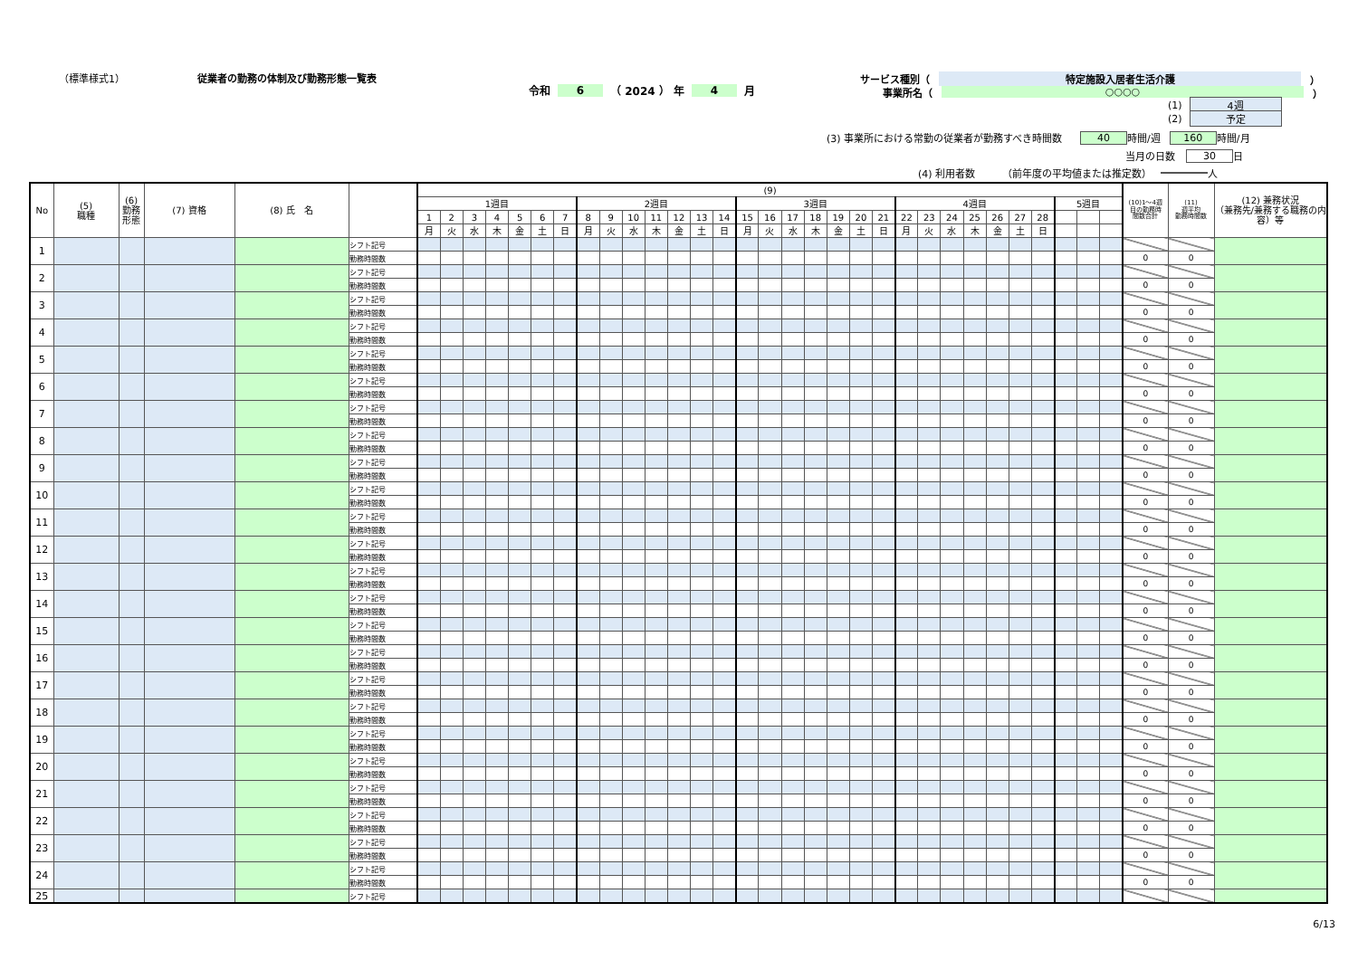（標準様式1） 従業者の勤務の体制及び勤務形態一覧表
令和 6 （ 2024 ） 年 4 月
サービス種別（ 特定施設入居者生活介護 ）
事業所名（ ○○○○ ）
(1) 4週
(2) 予定
(3) 事業所における常勤の従業者が勤務すべき時間数 40 時間/週 160 時間/月
当月の日数 30 日
(4) 利用者数 （前年度の平均値または推定数） 人
| No | (5) 職種 | (6) 勤務 形態 | (7) 資格 | (8) 氏 名 | | (9) | | | | | | | | | | | | | | | | | | | | | | | | | | | | | | | (10)1～4週 目の勤務時 間数合計 | (11) 週平均 勤務時間数 | (12) 兼務状況 （兼務先/兼務する職務の内容）等 |
| --- | --- | --- | --- | --- | --- | --- | --- | --- | --- | --- | --- | --- | --- | --- | --- | --- | --- | --- | --- | --- | --- | --- | --- | --- | --- | --- | --- | --- | --- | --- | --- | --- | --- | --- | --- | --- | --- | --- | --- |
| | | | | | | 1週目 | | | | | | | 2週目 | | | | | | | 3週目 | | | | | | | 4週目 | | | | | | | 5週目 | | | | | |
| | | | | | | 1 | 2 | 3 | 4 | 5 | 6 | 7 | 8 | 9 | 10 | 11 | 12 | 13 | 14 | 15 | 16 | 17 | 18 | 19 | 20 | 21 | 22 | 23 | 24 | 25 | 26 | 27 | 28 | | | | | | |
| | | | | | | 月 | 火 | 水 | 木 | 金 | 土 | 日 | 月 | 火 | 水 | 木 | 金 | 土 | 日 | 月 | 火 | 水 | 木 | 金 | 土 | 日 | 月 | 火 | 水 | 木 | 金 | 土 | 日 | | | | | | |
| 1 | | | | | シフト記号 | | | | | | | | | | | | | | | | | | | | | | | | | | | | | | | | | | |
| | | | | | 勤務時間数 | | | | | | | | | | | | | | | | | | | | | | | | | | | | | | | | 0 | 0 | |
| 2 | | | | | シフト記号 | | | | | | | | | | | | | | | | | | | | | | | | | | | | | | | | | | |
| | | | | | 勤務時間数 | | | | | | | | | | | | | | | | | | | | | | | | | | | | | | | | 0 | 0 | |
| 3 | | | | | シフト記号 | | | | | | | | | | | | | | | | | | | | | | | | | | | | | | | | | | |
| | | | | | 勤務時間数 | | | | | | | | | | | | | | | | | | | | | | | | | | | | | | | | 0 | 0 | |
| 4 | | | | | シフト記号 | | | | | | | | | | | | | | | | | | | | | | | | | | | | | | | | | | |
| | | | | | 勤務時間数 | | | | | | | | | | | | | | | | | | | | | | | | | | | | | | | | 0 | 0 | |
| 5 | | | | | シフト記号 | | | | | | | | | | | | | | | | | | | | | | | | | | | | | | | | | | |
| | | | | | 勤務時間数 | | | | | | | | | | | | | | | | | | | | | | | | | | | | | | | | 0 | 0 | |
| 6 | | | | | シフト記号 | | | | | | | | | | | | | | | | | | | | | | | | | | | | | | | | | | |
| | | | | | 勤務時間数 | | | | | | | | | | | | | | | | | | | | | | | | | | | | | | | | 0 | 0 | |
| 7 | | | | | シフト記号 | | | | | | | | | | | | | | | | | | | | | | | | | | | | | | | | | | |
| | | | | | 勤務時間数 | | | | | | | | | | | | | | | | | | | | | | | | | | | | | | | | 0 | 0 | |
| 8 | | | | | シフト記号 | | | | | | | | | | | | | | | | | | | | | | | | | | | | | | | | | | |
| | | | | | 勤務時間数 | | | | | | | | | | | | | | | | | | | | | | | | | | | | | | | | 0 | 0 | |
| 9 | | | | | シフト記号 | | | | | | | | | | | | | | | | | | | | | | | | | | | | | | | | | | |
| | | | | | 勤務時間数 | | | | | | | | | | | | | | | | | | | | | | | | | | | | | | | | 0 | 0 | |
| 10 | | | | | シフト記号 | | | | | | | | | | | | | | | | | | | | | | | | | | | | | | | | | | |
| | | | | | 勤務時間数 | | | | | | | | | | | | | | | | | | | | | | | | | | | | | | | | 0 | 0 | |
| 11 | | | | | シフト記号 | | | | | | | | | | | | | | | | | | | | | | | | | | | | | | | | | | |
| | | | | | 勤務時間数 | | | | | | | | | | | | | | | | | | | | | | | | | | | | | | | | 0 | 0 | |
| 12 | | | | | シフト記号 | | | | | | | | | | | | | | | | | | | | | | | | | | | | | | | | | | |
| | | | | | 勤務時間数 | | | | | | | | | | | | | | | | | | | | | | | | | | | | | | | | 0 | 0 | |
| 13 | | | | | シフト記号 | | | | | | | | | | | | | | | | | | | | | | | | | | | | | | | | | | |
| | | | | | 勤務時間数 | | | | | | | | | | | | | | | | | | | | | | | | | | | | | | | | 0 | 0 | |
| 14 | | | | | シフト記号 | | | | | | | | | | | | | | | | | | | | | | | | | | | | | | | | | | |
| | | | | | 勤務時間数 | | | | | | | | | | | | | | | | | | | | | | | | | | | | | | | | 0 | 0 | |
| 15 | | | | | シフト記号 | | | | | | | | | | | | | | | | | | | | | | | | | | | | | | | | | | |
| | | | | | 勤務時間数 | | | | | | | | | | | | | | | | | | | | | | | | | | | | | | | | 0 | 0 | |
| 16 | | | | | シフト記号 | | | | | | | | | | | | | | | | | | | | | | | | | | | | | | | | | | |
| | | | | | 勤務時間数 | | | | | | | | | | | | | | | | | | | | | | | | | | | | | | | | 0 | 0 | |
| 17 | | | | | シフト記号 | | | | | | | | | | | | | | | | | | | | | | | | | | | | | | | | | | |
| | | | | | 勤務時間数 | | | | | | | | | | | | | | | | | | | | | | | | | | | | | | | | 0 | 0 | |
| 18 | | | | | シフト記号 | | | | | | | | | | | | | | | | | | | | | | | | | | | | | | | | | | |
| | | | | | 勤務時間数 | | | | | | | | | | | | | | | | | | | | | | | | | | | | | | | | 0 | 0 | |
| 19 | | | | | シフト記号 | | | | | | | | | | | | | | | | | | | | | | | | | | | | | | | | | | |
| | | | | | 勤務時間数 | | | | | | | | | | | | | | | | | | | | | | | | | | | | | | | | 0 | 0 | |
| 20 | | | | | シフト記号 | | | | | | | | | | | | | | | | | | | | | | | | | | | | | | | | | | |
| | | | | | 勤務時間数 | | | | | | | | | | | | | | | | | | | | | | | | | | | | | | | | 0 | 0 | |
| 21 | | | | | シフト記号 | | | | | | | | | | | | | | | | | | | | | | | | | | | | | | | | | | |
| | | | | | 勤務時間数 | | | | | | | | | | | | | | | | | | | | | | | | | | | | | | | | 0 | 0 | |
| 22 | | | | | シフト記号 | | | | | | | | | | | | | | | | | | | | | | | | | | | | | | | | | | |
| | | | | | 勤務時間数 | | | | | | | | | | | | | | | | | | | | | | | | | | | | | | | | 0 | 0 | |
| 23 | | | | | シフト記号 | | | | | | | | | | | | | | | | | | | | | | | | | | | | | | | | | | |
| | | | | | 勤務時間数 | | | | | | | | | | | | | | | | | | | | | | | | | | | | | | | | 0 | 0 | |
| 24 | | | | | シフト記号 | | | | | | | | | | | | | | | | | | | | | | | | | | | | | | | | | | |
| | | | | | 勤務時間数 | | | | | | | | | | | | | | | | | | | | | | | | | | | | | | | | 0 | 0 | |
| 25 | | | | | シフト記号 | | | | | | | | | | | | | | | | | | | | | | | | | | | | | | | | | | |
6/13